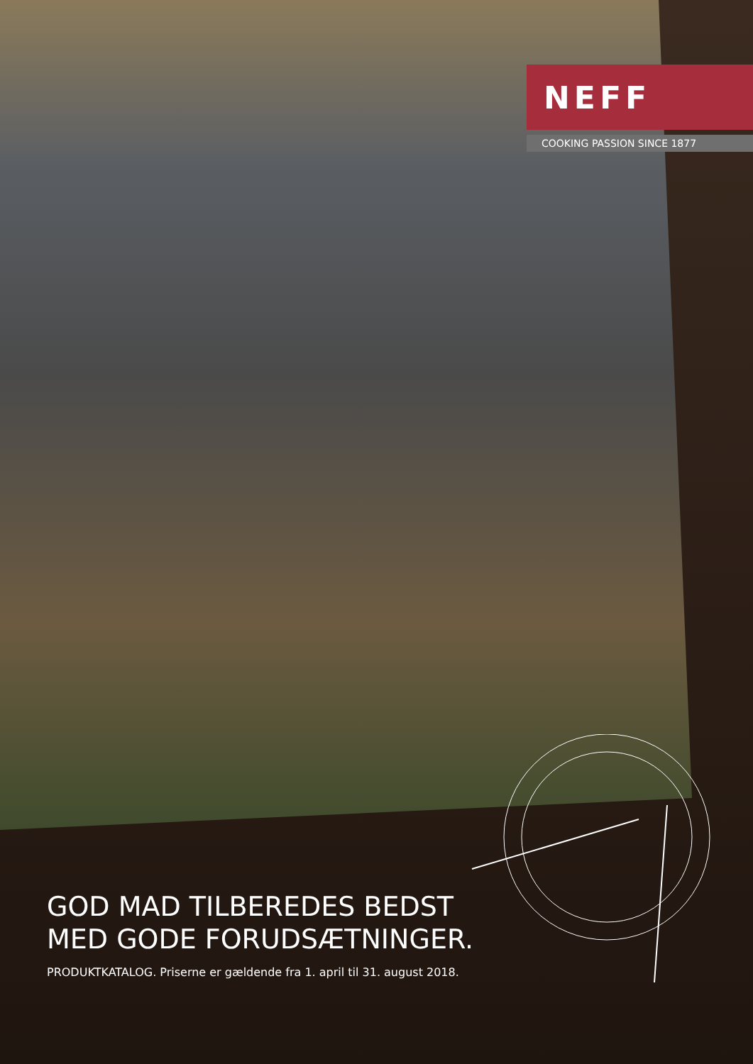NEFF
COOKING PASSION SINCE 1877
GOD MAD TILBEREDES BEDST
MED GODE FORUDSÆTNINGER.
PRODUKTKATALOG. Priserne er gældende fra 1. april til 31. august 2018.